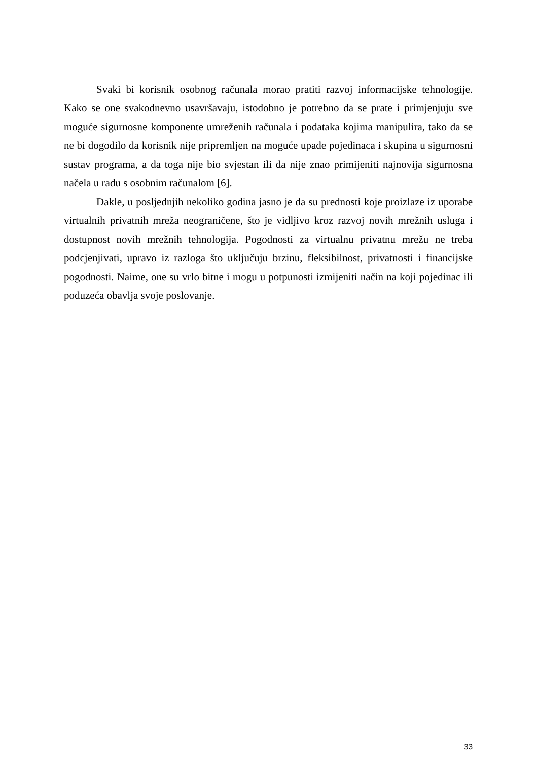Svaki bi korisnik osobnog računala morao pratiti razvoj informacijske tehnologije. Kako se one svakodnevno usavršavaju, istodobno je potrebno da se prate i primjenjuju sve moguće sigurnosne komponente umreženih računala i podataka kojima manipulira, tako da se ne bi dogodilo da korisnik nije pripremljen na moguće upade pojedinaca i skupina u sigurnosni sustav programa, a da toga nije bio svjestan ili da nije znao primijeniti najnovija sigurnosna načela u radu s osobnim računalom [6].
Dakle, u posljednjih nekoliko godina jasno je da su prednosti koje proizlaze iz uporabe virtualnih privatnih mreža neograničene, što je vidljivo kroz razvoj novih mrežnih usluga i dostupnost novih mrežnih tehnologija. Pogodnosti za virtualnu privatnu mrežu ne treba podcjenjivati, upravo iz razloga što uključuju brzinu, fleksibilnost, privatnosti i financijske pogodnosti. Naime, one su vrlo bitne i mogu u potpunosti izmijeniti način na koji pojedinac ili poduzeća obavlja svoje poslovanje.
33